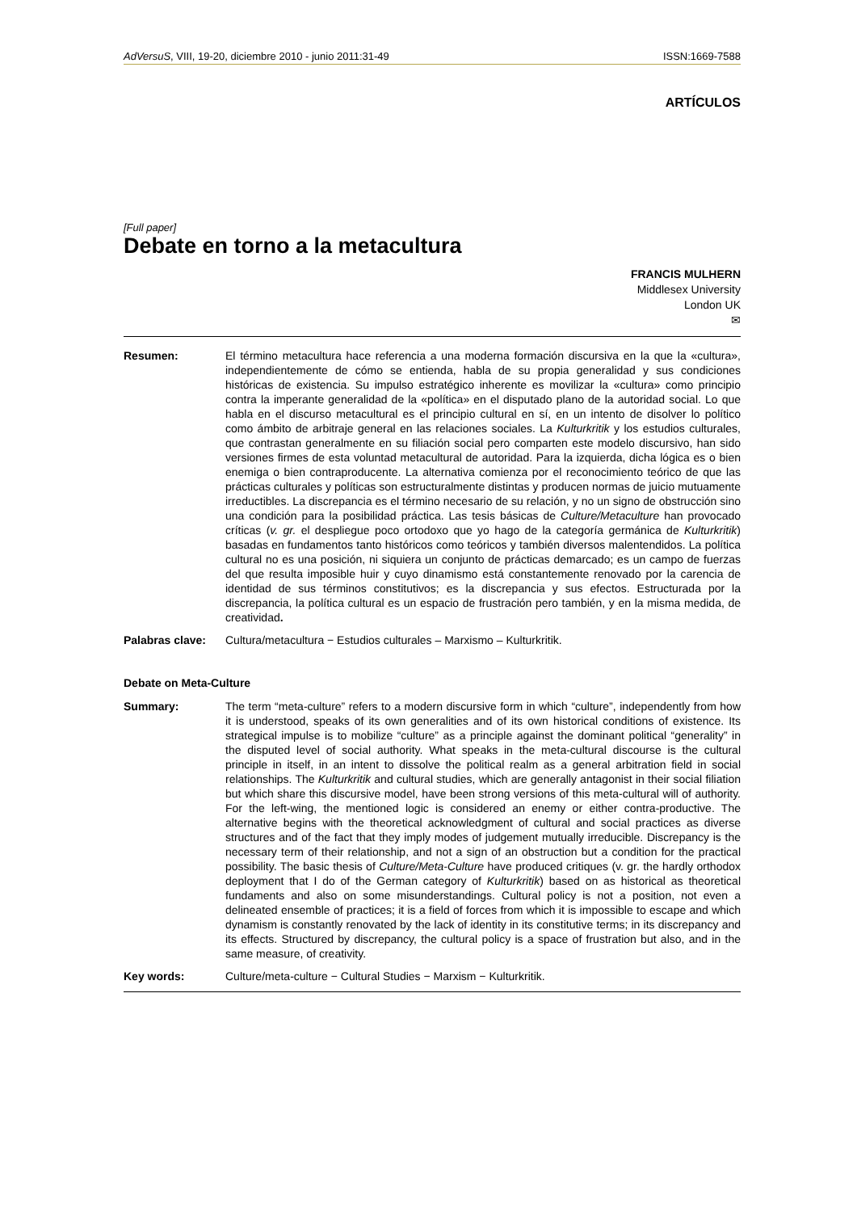AdVersuS, VIII, 19-20, diciembre 2010 - junio 2011:31-49 ISSN:1669-7588
ARTÍCULOS
[Full paper]
Debate en torno a la metacultura
FRANCIS MULHERN
Middlesex University
London UK
✉
Resumen: El término metacultura hace referencia a una moderna formación discursiva en la que la «cultura», independientemente de cómo se entienda, habla de su propia generalidad y sus condiciones históricas de existencia. Su impulso estratégico inherente es movilizar la «cultura» como principio contra la imperante generalidad de la «política» en el disputado plano de la autoridad social. Lo que habla en el discurso metacultural es el principio cultural en sí, en un intento de disolver lo político como ámbito de arbitraje general en las relaciones sociales. La Kulturkritik y los estudios culturales, que contrastan generalmente en su filiación social pero comparten este modelo discursivo, han sido versiones firmes de esta voluntad metacultural de autoridad. Para la izquierda, dicha lógica es o bien enemiga o bien contraproducente. La alternativa comienza por el reconocimiento teórico de que las prácticas culturales y políticas son estructuralmente distintas y producen normas de juicio mutuamente irreductibles. La discrepancia es el término necesario de su relación, y no un signo de obstrucción sino una condición para la posibilidad práctica. Las tesis básicas de Culture/Metaculture han provocado críticas (v. gr. el despliegue poco ortodoxo que yo hago de la categoría germánica de Kulturkritik) basadas en fundamentos tanto históricos como teóricos y también diversos malentendidos. La política cultural no es una posición, ni siquiera un conjunto de prácticas demarcado; es un campo de fuerzas del que resulta imposible huir y cuyo dinamismo está constantemente renovado por la carencia de identidad de sus términos constitutivos; es la discrepancia y sus efectos. Estructurada por la discrepancia, la política cultural es un espacio de frustración pero también, y en la misma medida, de creatividad.
Palabras clave: Cultura/metacultura − Estudios culturales – Marxismo – Kulturkritik.
Debate on Meta-Culture
Summary: The term “meta-culture” refers to a modern discursive form in which “culture”, independently from how it is understood, speaks of its own generalities and of its own historical conditions of existence. Its strategical impulse is to mobilize “culture” as a principle against the dominant political “generality” in the disputed level of social authority. What speaks in the meta-cultural discourse is the cultural principle in itself, in an intent to dissolve the political realm as a general arbitration field in social relationships. The Kulturkritik and cultural studies, which are generally antagonist in their social filiation but which share this discursive model, have been strong versions of this meta-cultural will of authority. For the left-wing, the mentioned logic is considered an enemy or either contra-productive. The alternative begins with the theoretical acknowledgment of cultural and social practices as diverse structures and of the fact that they imply modes of judgement mutually irreducible. Discrepancy is the necessary term of their relationship, and not a sign of an obstruction but a condition for the practical possibility. The basic thesis of Culture/Meta-Culture have produced critiques (v. gr. the hardly orthodox deployment that I do of the German category of Kulturkritik) based on as historical as theoretical fundaments and also on some misunderstandings. Cultural policy is not a position, not even a delineated ensemble of practices; it is a field of forces from which it is impossible to escape and which dynamism is constantly renovated by the lack of identity in its constitutive terms; in its discrepancy and its effects. Structured by discrepancy, the cultural policy is a space of frustration but also, and in the same measure, of creativity.
Key words: Culture/meta-culture − Cultural Studies − Marxism − Kulturkritik.